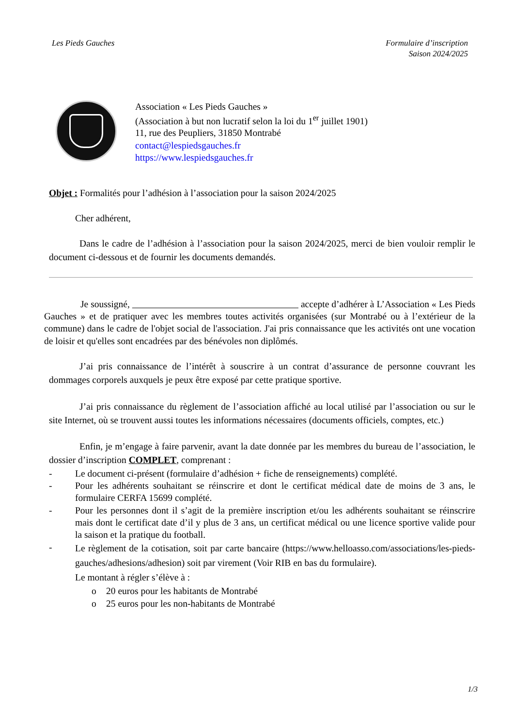Les Pieds Gauches Formulaire d’inscription
Saison 2024/2025
Association « Les Pieds Gauches »
(Association à but non lucratif selon la loi du 1<sup>er</sup> juillet 1901)
11, rue des Peupliers, 31850 Montrabé
contact@lespiedsgauches.fr
https://www.lespiedsgauches.fr
Objet : Formalités pour l’adhésion à l’association pour la saison 2024/2025
Cher adhérent,
Dans le cadre de l’adhésion à l’association pour la saison 2024/2025, merci de bien vouloir remplir le document ci-dessous et de fournir les documents demandés.
Je soussigné, accepte d’adhérer à L’Association « Les Pieds Gauches » et de pratiquer avec les membres toutes activités organisées (sur Montrabé ou à l’extérieur de la commune) dans le cadre de l'objet social de l'association. J'ai pris connaissance que les activités ont une vocation de loisir et qu'elles sont encadrées par des bénévoles non diplômés.
J’ai pris connaissance de l’intérêt à souscrire à un contrat d’assurance de personne couvrant les dommages corporels auxquels je peux être exposé par cette pratique sportive.
J’ai pris connaissance du règlement de l’association affiché au local utilisé par l’association ou sur le site Internet, où se trouvent aussi toutes les informations nécessaires (documents officiels, comptes, etc.)
Enfin, je m’engage à faire parvenir, avant la date donnée par les membres du bureau de l’association, le dossier d’inscription COMPLET, comprenant :
- Le document ci-présent (formulaire d’adhésion + fiche de renseignements) complété.
- Pour les adhérents souhaitant se réinscrire et dont le certificat médical date de moins de 3 ans, le formulaire CERFA 15699 complété.
- Pour les personnes dont il s’agit de la première inscription et/ou les adhérents souhaitant se réinscrire mais dont le certificat date d’il y plus de 3 ans, un certificat médical ou une licence sportive valide pour la saison et la pratique du football.
- Le règlement de la cotisation, soit par carte bancaire (https://www.helloasso.com/associations/les-pieds-gauches/adhesions/adhesion) soit par virement (Voir RIB en bas du formulaire).
Le montant à régler s’élève à :
o 20 euros pour les habitants de Montrabé
o 25 euros pour les non-habitants de Montrabé
1/3